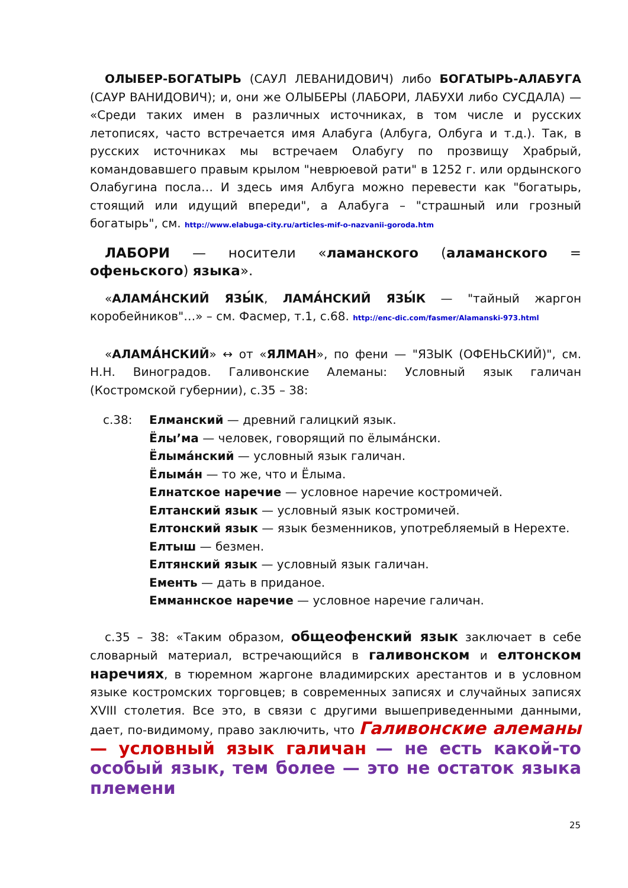ОЛЫБЕР-БОГАТЫРЬ (САУЛ ЛЕВАНИДОВИЧ) либо БОГАТЫРЬ-АЛАБУГА (САУР ВАНИДОВИЧ); и, они же ОЛЫБЕРЫ (ЛАБОРИ, ЛАБУХИ либо СУСДАЛА) — «Среди таких имен в различных источниках, в том числе и русских летописях, часто встречается имя Алабуга (Албуга, Олбуга и т.д.). Так, в русских источниках мы встречаем Олабугу по прозвищу Храбрый, командовавшего правым крылом "неврюевой рати" в 1252 г. или ордынского Олабугина посла… И здесь имя Албуга можно перевести как "богатырь, стоящий или идущий впереди", а Алабуга – "страшный или грозный богатырь", см. http://www.elabuga-city.ru/articles-mif-o-nazvanii-goroda.htm
ЛАБОРИ — носители «ламанского (аламанского = офеньского) языка».
«АЛАМА́НСКИЙ ЯЗЫ́К, ЛАМА́НСКИЙ ЯЗЫ́К — "тайный жаргон коробейников"…» – см. Фасмер, т.1, с.68. http://enc-dic.com/fasmer/Alamanski-973.html
«АЛАМА́НСКИЙ» ↔ от «ЯЛМАН», по фени — "ЯЗЫК (ОФЕНЬСКИЙ)", см. Н.Н. Виноградов. Галивонские Алеманы: Условный язык галичан (Костромской губернии), с.35 – 38:
с.38: Елманский — древний галицкий язык.
Ёлы’ма — человек, говорящий по ёлыма́нски.
Ёлыма́нский — условный язык галичан.
Ёлыма́н — то же, что и Ёлыма.
Елнатское наречие — условное наречие костромичей.
Елтанский язык — условный язык костромичей.
Елтонский язык — язык безменников, употребляемый в Нерехте.
Елтыш — безмен.
Елтянский язык — условный язык галичан.
Ементь — дать в приданое.
Емманнское наречие — условное наречие галичан.
с.35 – 38: «Таким образом, общеофенский язык заключает в себе словарный материал, встречающийся в галивонском и елтонском наречиях, в тюремном жаргоне владимирских арестантов и в условном языке костромских торговцев; в современных записях и случайных записях XVIII столетия. Все это, в связи с другими вышеприведенными данными, дает, по-видимому, право заключить, что Галивонские алеманы — условный язык галичан — не есть какой-то особый язык, тем более — это не остаток языка племени
25